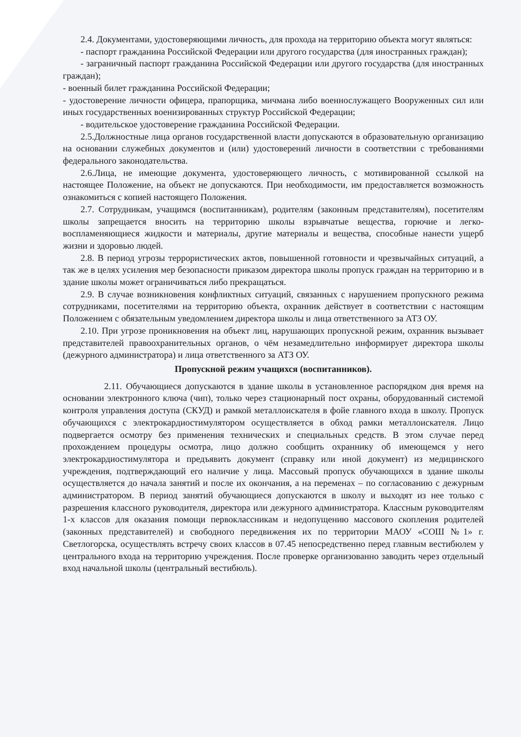2.4. Документами, удостоверяющими личность, для прохода на территорию объекта могут являться:
- паспорт гражданина Российской Федерации или другого государства (для иностранных граждан);
- заграничный паспорт гражданина Российской Федерации или другого государства (для иностранных граждан);
- военный билет гражданина Российской Федерации;
- удостоверение личности офицера, прапорщика, мичмана либо военнослужащего Вооруженных сил или иных государственных военизированных структур Российской Федерации;
- водительское удостоверение гражданина Российской Федерации.
2.5.Должностные лица органов государственной власти допускаются в образовательную организацию на основании служебных документов и (или) удостоверений личности в соответствии с требованиями федерального законодательства.
2.6.Лица, не имеющие документа, удостоверяющего личность, с мотивированной ссылкой на настоящее Положение, на объект не допускаются. При необходимости, им предоставляется возможность ознакомиться с копией настоящего Положения.
2.7. Сотрудникам, учащимся (воспитанникам), родителям (законным представителям), посетителям школы запрещается вносить на территорию школы взрывчатые вещества, горючие и легко-воспламеняющиеся жидкости и материалы, другие материалы и вещества, способные нанести ущерб жизни и здоровью людей.
2.8. В период угрозы террористических актов, повышенной готовности и чрезвычайных ситуаций, а так же в целях усиления мер безопасности приказом директора школы пропуск граждан на территорию и в здание школы может ограничиваться либо прекращаться.
2.9. В случае возникновения конфликтных ситуаций, связанных с нарушением пропускного режима сотрудниками, посетителями на территорию объекта, охранник действует в соответствии с настоящим Положением с обязательным уведомлением директора школы и лица ответственного за АТЗ ОУ.
2.10. При угрозе проникновения на объект лиц, нарушающих пропускной режим, охранник вызывает представителей правоохранительных органов, о чём незамедлительно информирует директора школы (дежурного администратора) и лица ответственного за АТЗ ОУ.
Пропускной режим учащихся (воспитанников).
2.11. Обучающиеся допускаются в здание школы в установленное распорядком дня время на основании электронного ключа (чип), только через стационарный пост охраны, оборудованный системой контроля управления доступа (СКУД) и рамкой металлоискателя в фойе главного входа в школу. Пропуск обучающихся с электрокардиостимулятором осуществляется в обход рамки металлоискателя. Лицо подвергается осмотру без применения технических и специальных средств. В этом случае перед прохождением процедуры осмотра, лицо должно сообщить охраннику об имеющемся у него электрокардиостимулятора и предъявить документ (справку или иной документ) из медицинского учреждения, подтверждающий его наличие у лица. Массовый пропуск обучающихся в здание школы осуществляется до начала занятий и после их окончания, а на переменах – по согласованию с дежурным администратором. В период занятий обучающиеся допускаются в школу и выходят из нее только с разрешения классного руководителя, директора или дежурного администратора. Классным руководителям 1-х классов для оказания помощи первоклассникам и недопущению массового скопления родителей (законных представителей) и свободного передвижения их по территории МАОУ «СОШ №1» г. Светлогорска, осуществлять встречу своих классов в 07.45 непосредственно перед главным вестибюлем у центрального входа на территорию учреждения. После проверке организованно заводить через отдельный вход начальной школы (центральный вестибюль).